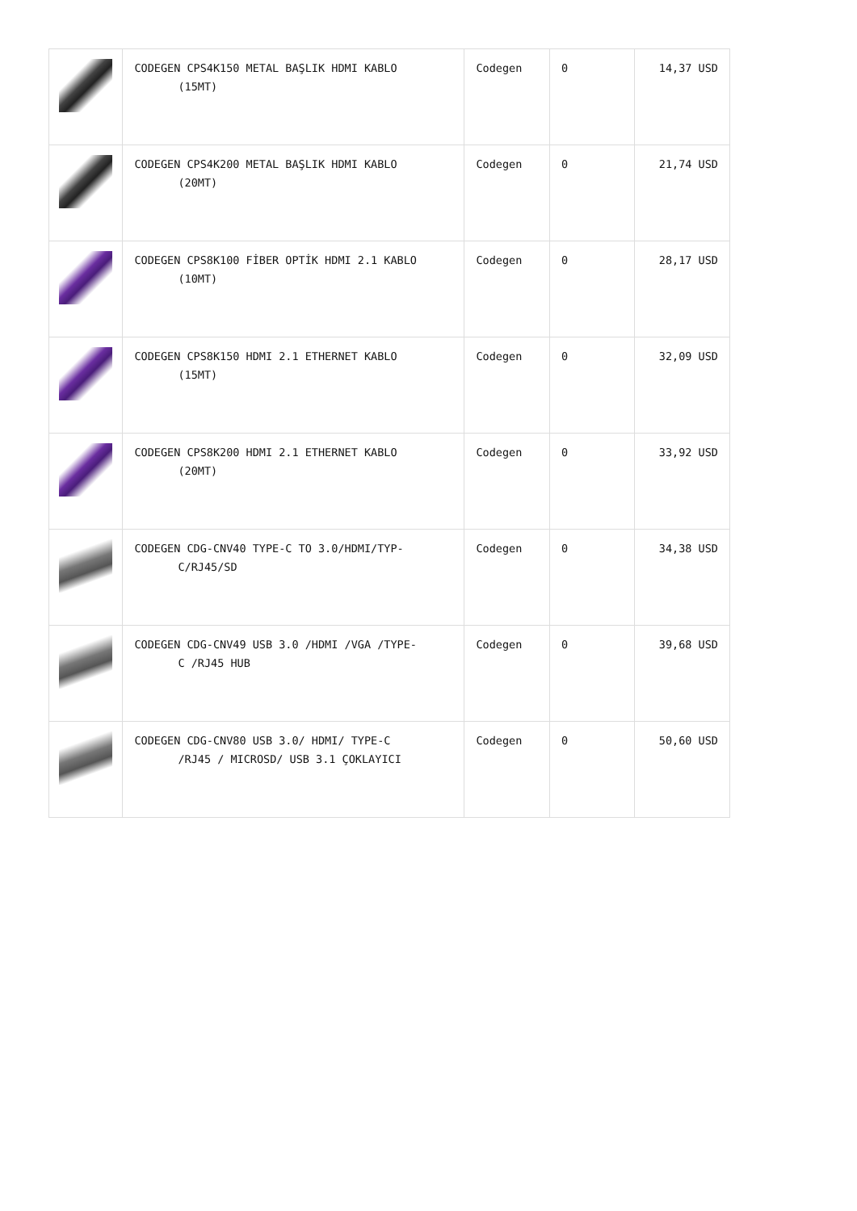| | CODEGEN CPS4K150 METAL BAŞLIK HDMI KABLO (15MT) | Codegen | 0 | 14,37 USD |
| | CODEGEN CPS4K200 METAL BAŞLIK HDMI KABLO (20MT) | Codegen | 0 | 21,74 USD |
| | CODEGEN CPS8K100 FİBER OPTİK HDMI 2.1 KABLO (10MT) | Codegen | 0 | 28,17 USD |
| | CODEGEN CPS8K150 HDMI 2.1 ETHERNET KABLO (15MT) | Codegen | 0 | 32,09 USD |
| | CODEGEN CPS8K200 HDMI 2.1 ETHERNET KABLO (20MT) | Codegen | 0 | 33,92 USD |
| | CODEGEN CDG-CNV40 TYPE-C TO 3.0/HDMI/TYP- C/RJ45/SD | Codegen | 0 | 34,38 USD |
| | CODEGEN CDG-CNV49 USB 3.0 /HDMI /VGA /TYPE- C /RJ45 HUB | Codegen | 0 | 39,68 USD |
| | CODEGEN CDG-CNV80 USB 3.0/ HDMI/ TYPE-C /RJ45 / MICROSD/ USB 3.1 ÇOKLAYICI | Codegen | 0 | 50,60 USD |